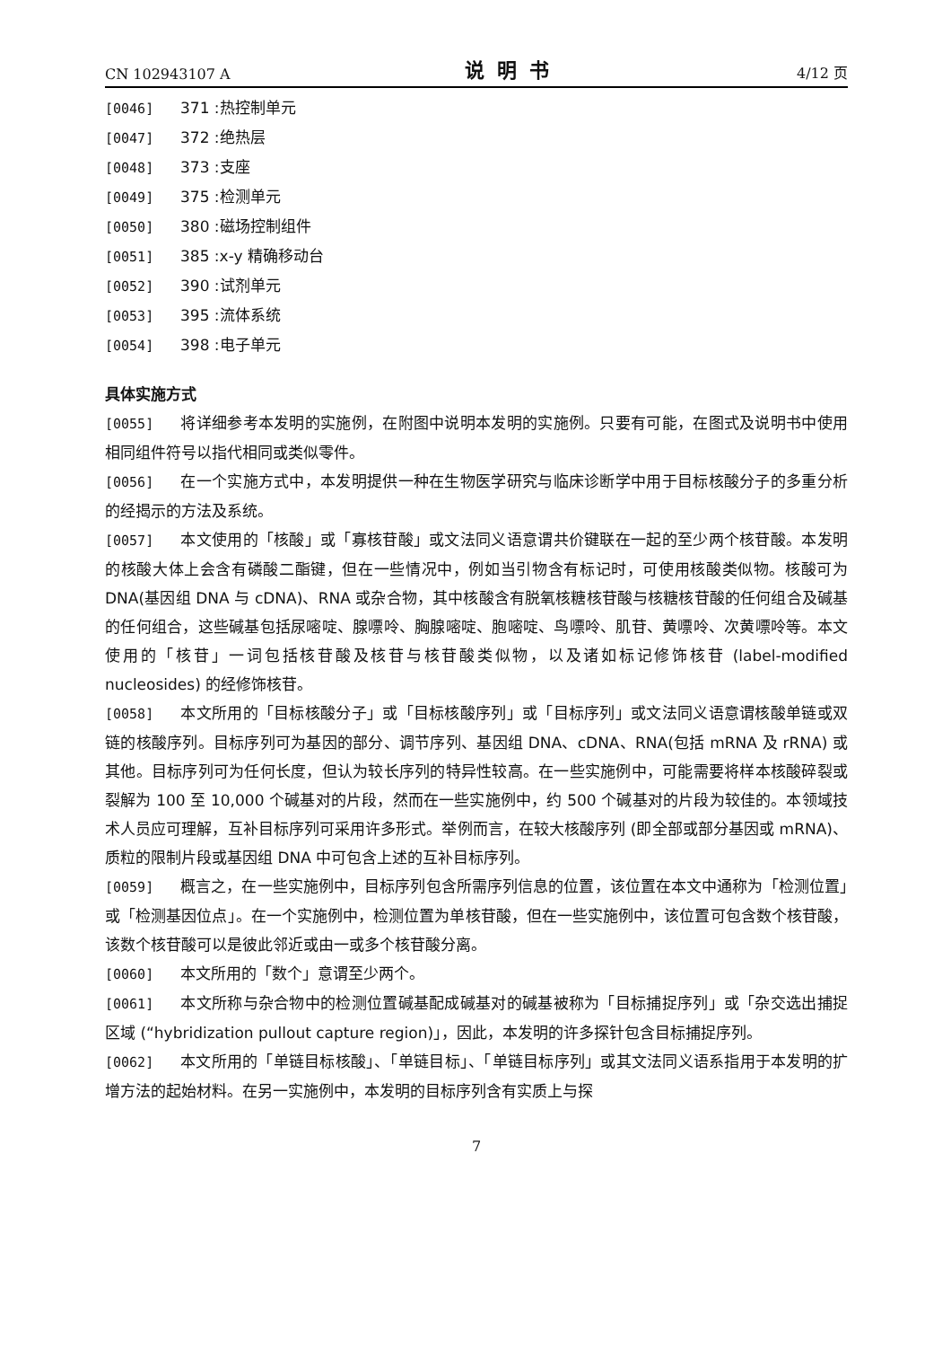CN 102943107 A 说明书 4/12 页
[0046] 371 :热控制单元
[0047] 372 :绝热层
[0048] 373 :支座
[0049] 375 :检测单元
[0050] 380 :磁场控制组件
[0051] 385 :x-y 精确移动台
[0052] 390 :试剂单元
[0053] 395 :流体系统
[0054] 398 :电子单元
具体实施方式
[0055] 将详细参考本发明的实施例，在附图中说明本发明的实施例。只要有可能，在图式及说明书中使用相同组件符号以指代相同或类似零件。
[0056] 在一个实施方式中，本发明提供一种在生物医学研究与临床诊断学中用于目标核酸分子的多重分析的经揭示的方法及系统。
[0057] 本文使用的「核酸」或「寡核苷酸」或文法同义语意谓共价键联在一起的至少两个核苷酸。本发明的核酸大体上会含有磷酸二酯键，但在一些情况中，例如当引物含有标记时，可使用核酸类似物。核酸可为 DNA(基因组 DNA 与 cDNA)、RNA 或杂合物，其中核酸含有脱氧核糖核苷酸与核糖核苷酸的任何组合及碱基的任何组合，这些碱基包括尿嘧啶、腺嘌呤、胸腺嘧啶、胞嘧啶、鸟嘌呤、肌苷、黄嘌呤、次黄嘌呤等。本文使用的「核苷」一词包括核苷酸及核苷与核苷酸类似物，以及诸如标记修饰核苷 (label-modified nucleosides) 的经修饰核苷。
[0058] 本文所用的「目标核酸分子」或「目标核酸序列」或「目标序列」或文法同义语意谓核酸单链或双链的核酸序列。目标序列可为基因的部分、调节序列、基因组 DNA、cDNA、RNA(包括 mRNA 及 rRNA) 或其他。目标序列可为任何长度，但认为较长序列的特异性较高。在一些实施例中，可能需要将样本核酸碎裂或裂解为 100 至 10,000 个碱基对的片段，然而在一些实施例中，约 500 个碱基对的片段为较佳的。本领域技术人员应可理解，互补目标序列可采用许多形式。举例而言，在较大核酸序列 (即全部或部分基因或 mRNA)、质粒的限制片段或基因组 DNA 中可包含上述的互补目标序列。
[0059] 概言之，在一些实施例中，目标序列包含所需序列信息的位置，该位置在本文中通称为「检测位置」或「检测基因位点」。在一个实施例中，检测位置为单核苷酸，但在一些实施例中，该位置可包含数个核苷酸，该数个核苷酸可以是彼此邻近或由一或多个核苷酸分离。
[0060] 本文所用的「数个」意谓至少两个。
[0061] 本文所称与杂合物中的检测位置碱基配成碱基对的碱基被称为「目标捕捉序列」或「杂交选出捕捉区域 (“hybridization pullout capture region)」，因此，本发明的许多探针包含目标捕捉序列。
[0062] 本文所用的「单链目标核酸」、「单链目标」、「单链目标序列」或其文法同义语系指用于本发明的扩增方法的起始材料。在另一实施例中，本发明的目标序列含有实质上与探
7